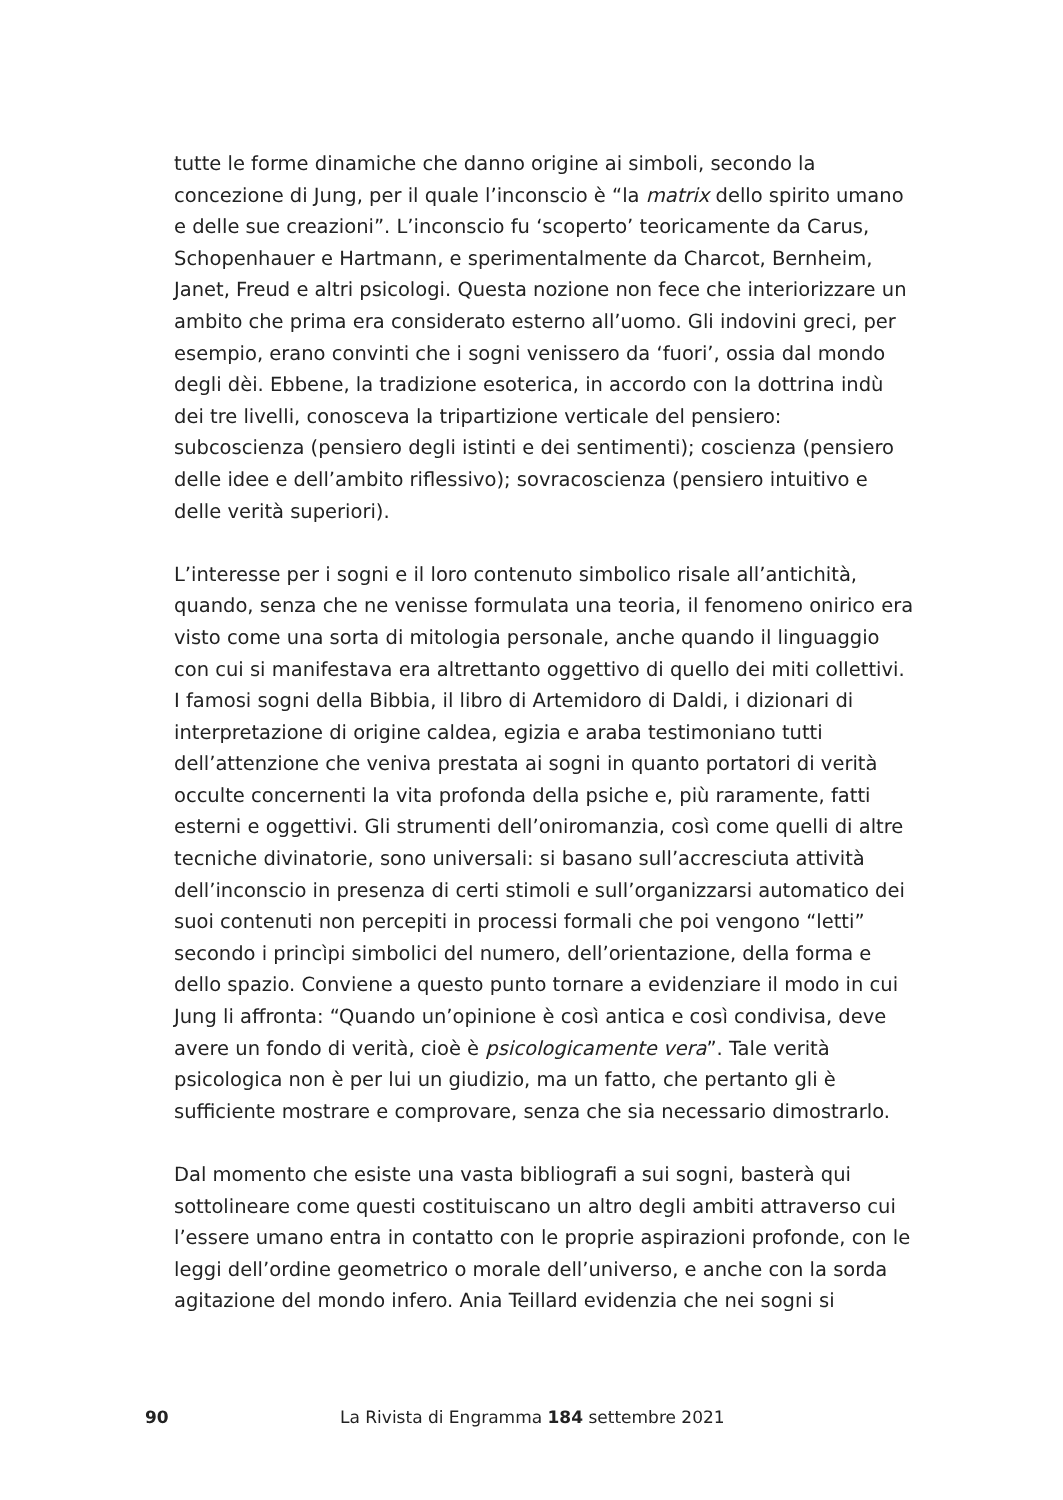tutte le forme dinamiche che danno origine ai simboli, secondo la concezione di Jung, per il quale l’inconscio è “la matrix dello spirito umano e delle sue creazioni”. L’inconscio fu ‘scoperto’ teoricamente da Carus, Schopenhauer e Hartmann, e sperimentalmente da Charcot, Bernheim, Janet, Freud e altri psicologi. Questa nozione non fece che interiorizzare un ambito che prima era considerato esterno all’uomo. Gli indovini greci, per esempio, erano convinti che i sogni venissero da ‘fuori’, ossia dal mondo degli dèi. Ebbene, la tradizione esoterica, in accordo con la dottrina indù dei tre livelli, conosceva la tripartizione verticale del pensiero: subcoscienza (pensiero degli istinti e dei sentimenti); coscienza (pensiero delle idee e dell’ambito riflessivo); sovracoscienza (pensiero intuitivo e delle verità superiori).
L’interesse per i sogni e il loro contenuto simbolico risale all’antichità, quando, senza che ne venisse formulata una teoria, il fenomeno onirico era visto come una sorta di mitologia personale, anche quando il linguaggio con cui si manifestava era altrettanto oggettivo di quello dei miti collettivi. I famosi sogni della Bibbia, il libro di Artemidoro di Daldi, i dizionari di interpretazione di origine caldea, egizia e araba testimoniano tutti dell’attenzione che veniva prestata ai sogni in quanto portatori di verità occulte concernenti la vita profonda della psiche e, più raramente, fatti esterni e oggettivi. Gli strumenti dell’oniromanzia, così come quelli di altre tecniche divinatorie, sono universali: si basano sull’accresciuta attività dell’inconscio in presenza di certi stimoli e sull’organizzarsi automatico dei suoi contenuti non percepiti in processi formali che poi vengono “letti” secondo i princìpi simbolici del numero, dell’orientazione, della forma e dello spazio. Conviene a questo punto tornare a evidenziare il modo in cui Jung li affronta: “Quando un’opinione è così antica e così condivisa, deve avere un fondo di verità, cioè è psicologicamente vera”. Tale verità psicologica non è per lui un giudizio, ma un fatto, che pertanto gli è sufficiente mostrare e comprovare, senza che sia necessario dimostrarlo.
Dal momento che esiste una vasta bibliografi a sui sogni, basterà qui sottolineare come questi costituiscano un altro degli ambiti attraverso cui l’essere umano entra in contatto con le proprie aspirazioni profonde, con le leggi dell’ordine geometrico o morale dell’universo, e anche con la sorda agitazione del mondo infero. Ania Teillard evidenzia che nei sogni si
90 La Rivista di Engramma 184 settembre 2021